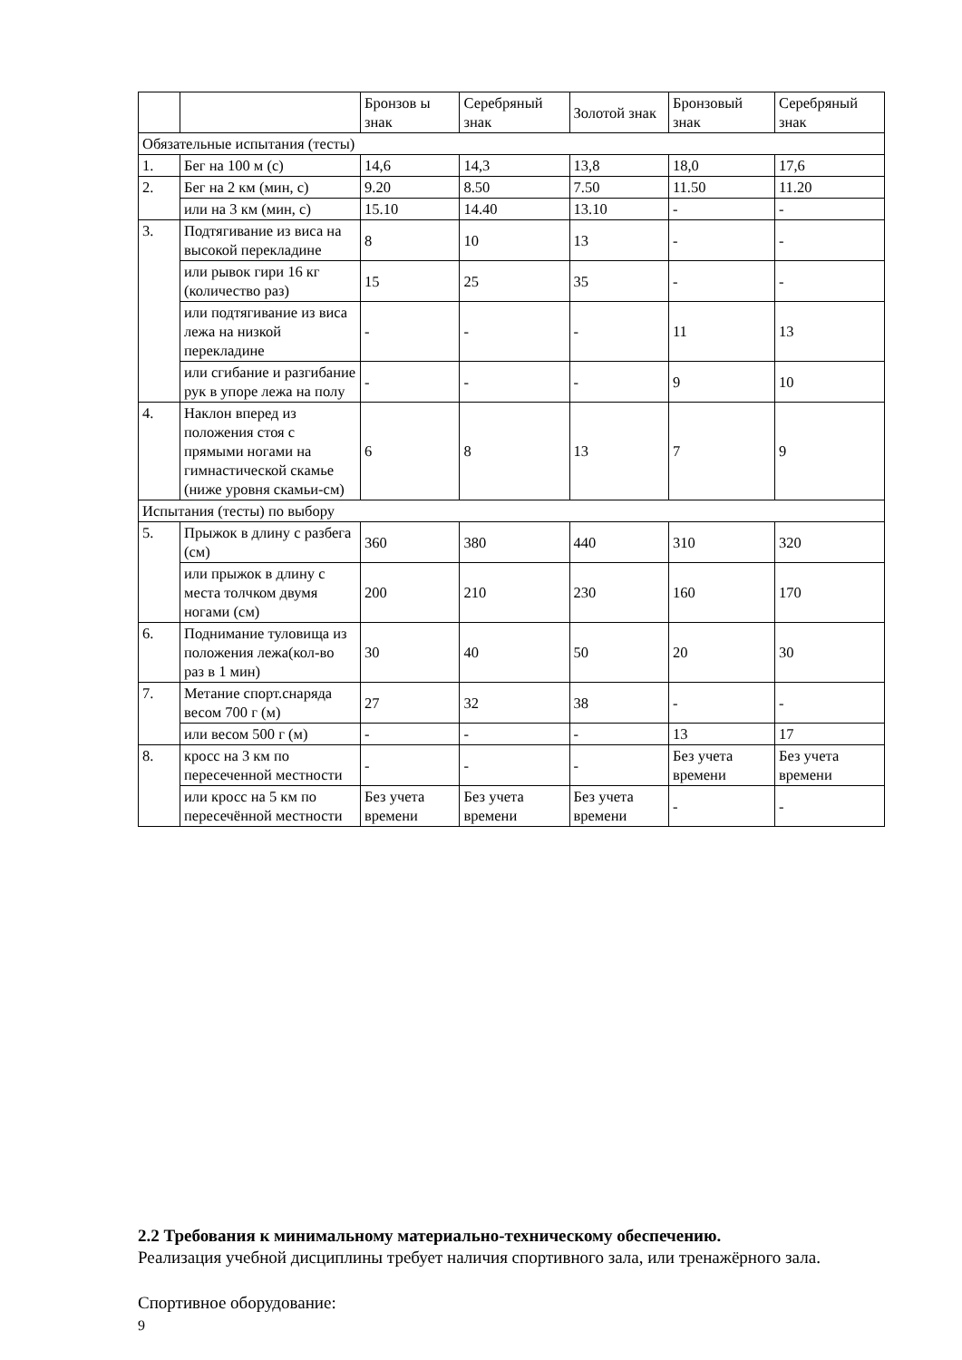| | | Бронзов ы знак | Серебряный знак | Золотой знак | Бронзовый знак | Серебряный знак |
| Обязательные испытания (тесты) | | | | | | |
| 1. | Бег на 100 м (с) | 14,6 | 14,3 | 13,8 | 18,0 | 17,6 |
| 2. | Бег на 2 км (мин, с) | 9.20 | 8.50 | 7.50 | 11.50 | 11.20 |
| | или на 3 км (мин, с) | 15.10 | 14.40 | 13.10 | - | - |
| 3. | Подтягивание из виса на высокой перекладине | 8 | 10 | 13 | - | - |
| | или рывок гири 16 кг (количество раз) | 15 | 25 | 35 | - | - |
| | или подтягивание из виса лежа на низкой перекладине | - | - | - | 11 | 13 |
| | или сгибание и разгибание рук в упоре лежа на полу | - | - | - | 9 | 10 |
| 4. | Наклон вперед из положения стоя с прямыми ногами на гимнастической скамье (ниже уровня скамьи-см) | 6 | 8 | 13 | 7 | 9 |
| Испытания (тесты) по выбору | | | | | | |
| 5. | Прыжок в длину с разбега (см) | 360 | 380 | 440 | 310 | 320 |
| | или прыжок в длину с места толчком двумя ногами (см) | 200 | 210 | 230 | 160 | 170 |
| 6. | Поднимание туловища из положения лежа(кол-во раз в 1 мин) | 30 | 40 | 50 | 20 | 30 |
| 7. | Метание спорт.снаряда весом 700 г (м) | 27 | 32 | 38 | - | - |
| | или весом 500 г (м) | - | - | - | 13 | 17 |
| 8. | кросс на 3 км по пересеченной местности | - | - | - | Без учета времени | Без учета времени |
| | или кросс на 5 км по пересечённой местности | Без учета времени | Без учета времени | Без учета времени | - | - |
2.2 Требования к минимальному материально-техническому обеспечению.
Реализация учебной дисциплины требует наличия спортивного зала, или тренажёрного зала.
Спортивное оборудование:
9